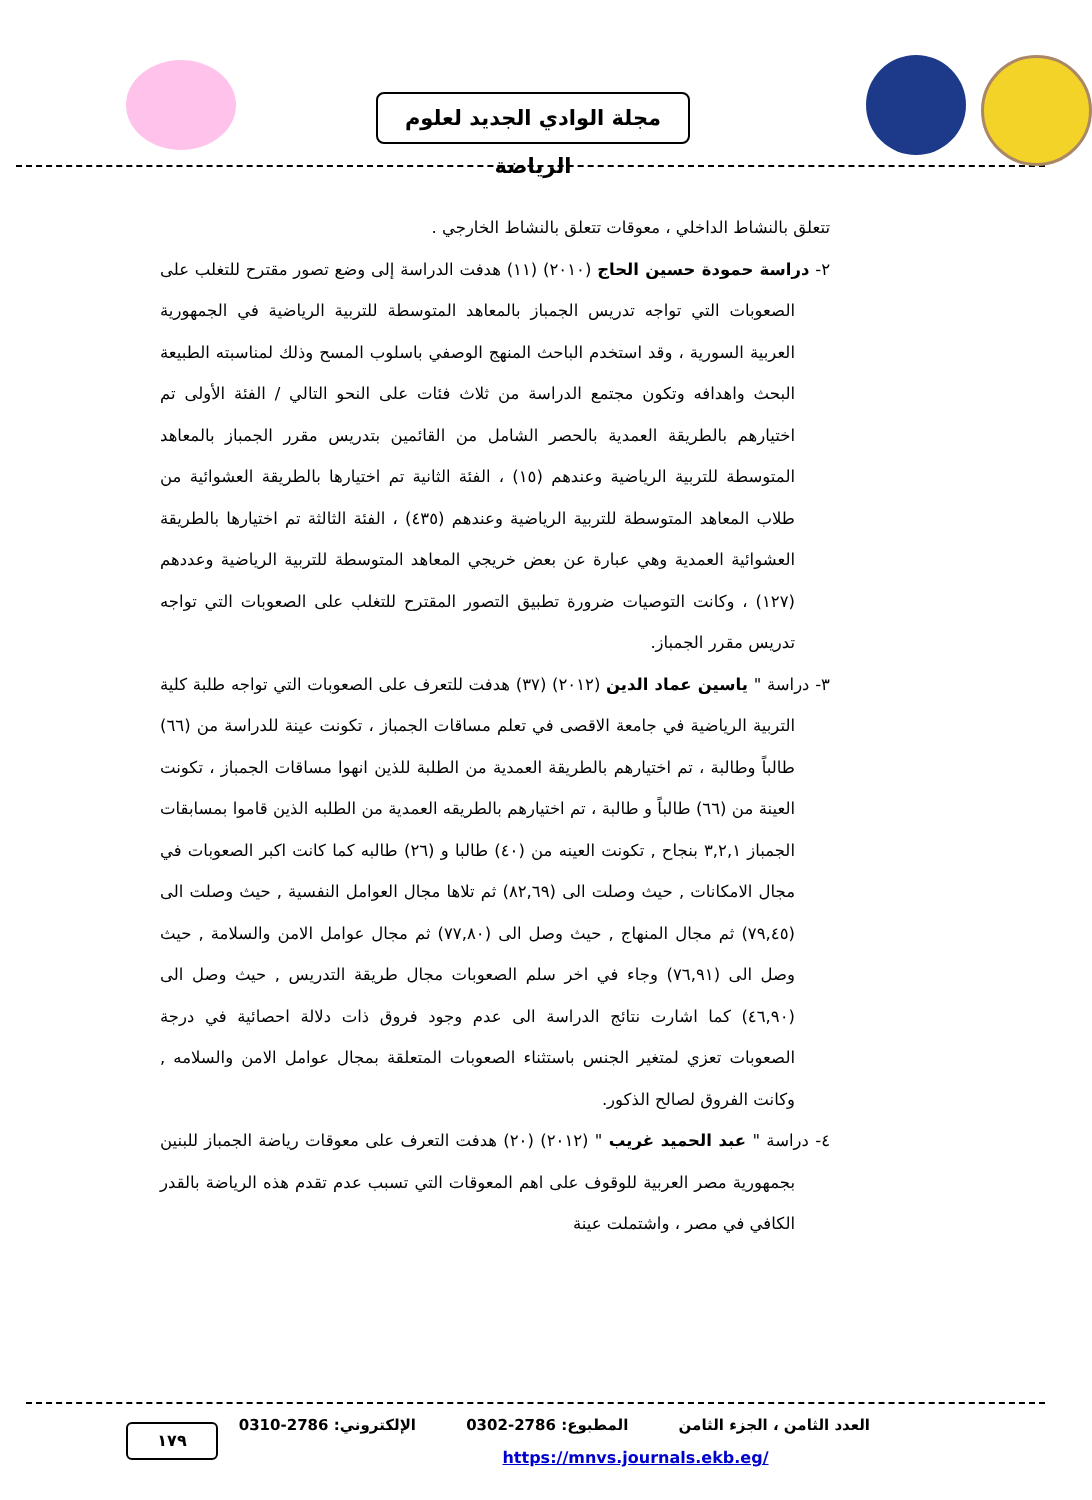مجلة الوادي الجديد لعلوم الرياضة
تتعلق بالنشاط الداخلي ، معوقات تتعلق بالنشاط الخارجي .
٢- دراسة حمودة حسين الحاج (٢٠١٠) (١١) هدفت الدراسة إلى وضع تصور مقترح للتغلب على الصعوبات التي تواجه تدريس الجمباز بالمعاهد المتوسطة للتربية الرياضية في الجمهورية العربية السورية ، وقد استخدم الباحث المنهج الوصفي باسلوب المسح وذلك لمناسبته الطبيعة البحث واهدافه وتكون مجتمع الدراسة من ثلاث فئات على النحو التالي / الفئة الأولى تم اختيارهم بالطريقة العمدية بالحصر الشامل من القائمين بتدريس مقرر الجمباز بالمعاهد المتوسطة للتربية الرياضية وعندهم (١٥) ، الفئة الثانية تم اختيارها بالطريقة العشوائية من طلاب المعاهد المتوسطة للتربية الرياضية وعندهم (٤٣٥) ، الفئة الثالثة تم اختيارها بالطريقة العشوائية العمدية وهي عبارة عن بعض خريجي المعاهد المتوسطة للتربية الرياضية وعددهم (١٢٧) ، وكانت التوصيات ضرورة تطبيق التصور المقترح للتغلب على الصعوبات التي تواجه تدريس مقرر الجمباز.
٣- دراسة " ياسين عماد الدين (٢٠١٢) (٣٧) هدفت للتعرف على الصعوبات التي تواجه طلبة كلية التربية الرياضية في جامعة الاقصى في تعلم مساقات الجمباز ، تكونت عينة للدراسة من (٦٦) طالباً وطالبة ، تم اختيارهم بالطريقة العمدية من الطلبة للذين انهوا مساقات الجمباز ، تكونت العينة من (٦٦) طالباً و طالبة ، تم اختيارهم بالطريقه العمدية من الطلبه الذين قاموا بمسابقات الجمباز ٣,٢,١ بنجاح , تكونت العينه من (٤٠) طالبا و (٢٦) طالبه كما كانت اكبر الصعوبات في مجال الامكانات , حيث وصلت الى (٨٢,٦٩) ثم تلاها مجال العوامل النفسية , حيث وصلت الى (٧٩,٤٥) ثم مجال المنهاج , حيث وصل الى (٧٧,٨٠) ثم مجال عوامل الامن والسلامة , حيث وصل الى (٧٦,٩١) وجاء في اخر سلم الصعوبات مجال طريقة التدريس , حيث وصل الى (٤٦,٩٠) كما اشارت نتائج الدراسة الى عدم وجود فروق ذات دلالة احصائية في درجة الصعوبات تعزي لمتغير الجنس باستثناء الصعوبات المتعلقة بمجال عوامل الامن والسلامه , وكانت الفروق لصالح الذكور.
٤- دراسة " عبد الحميد غريب " (٢٠١٢) (٢٠) هدفت التعرف على معوقات رياضة الجمباز للبنين بجمهورية مصر العربية للوقوف على اهم المعوقات التي تسبب عدم تقدم هذه الرياضة بالقدر الكافي في مصر ، واشتملت عينة
١٧٩
العدد الثامن ، الجزء الثامن المطبوع: 2786-0302 الإلكتروني: 2786-0310
https://mnvs.journals.ekb.eg/